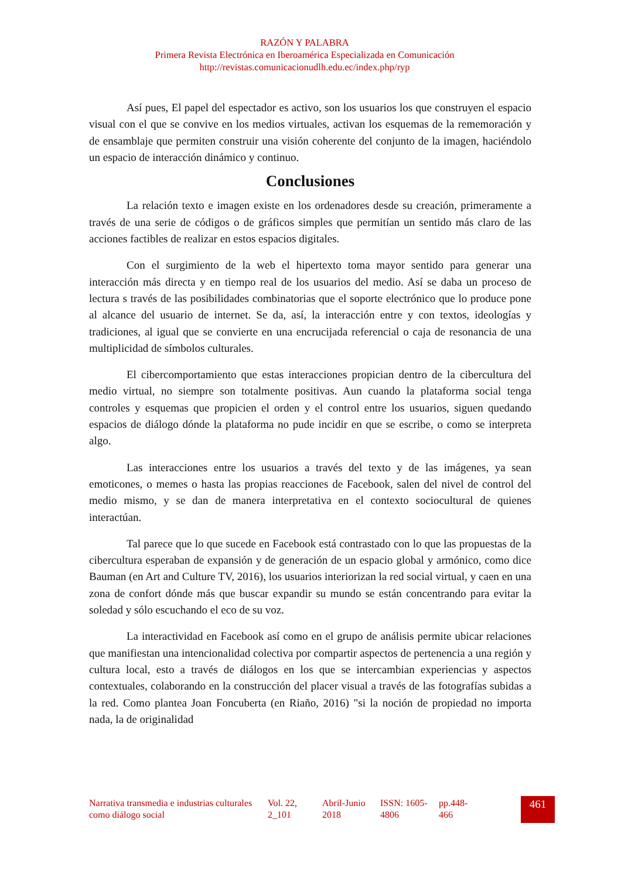RAZÓN Y PALABRA
Primera Revista Electrónica en Iberoamérica Especializada en Comunicación
http://revistas.comunicacionudlh.edu.ec/index.php/ryp
Así pues, El papel del espectador es activo, son los usuarios los que construyen el espacio visual con el que se convive en los medios virtuales, activan los esquemas de la rememoración y de ensamblaje que permiten construir una visión coherente del conjunto de la imagen, haciéndolo un espacio de interacción dinámico y continuo.
Conclusiones
La relación texto e imagen existe en los ordenadores desde su creación, primeramente a través de una serie de códigos o de gráficos simples que permitían un sentido más claro de las acciones factibles de realizar en estos espacios digitales.
Con el surgimiento de la web el hipertexto toma mayor sentido para generar una interacción más directa y en tiempo real de los usuarios del medio. Así se daba un proceso de lectura s través de las posibilidades combinatorias que el soporte electrónico que lo produce pone al alcance del usuario de internet. Se da, así, la interacción entre y con textos, ideologías y tradiciones, al igual que se convierte en una encrucijada referencial o caja de resonancia de una multiplicidad de símbolos culturales.
El cibercomportamiento que estas interacciones propician dentro de la cibercultura del medio virtual, no siempre son totalmente positivas. Aun cuando la plataforma social tenga controles y esquemas que propicien el orden y el control entre los usuarios, siguen quedando espacios de diálogo dónde la plataforma no pude incidir en que se escribe, o como se interpreta algo.
Las interacciones entre los usuarios a través del texto y de las imágenes, ya sean emoticones, o memes o hasta las propias reacciones de Facebook, salen del nivel de control del medio mismo, y se dan de manera interpretativa en el contexto sociocultural de quienes interactúan.
Tal parece que lo que sucede en Facebook está contrastado con lo que las propuestas de la cibercultura esperaban de expansión y de generación de un espacio global y armónico, como dice Bauman (en Art and Culture TV, 2016), los usuarios interiorizan la red social virtual, y caen en una zona de confort dónde más que buscar expandir su mundo se están concentrando para evitar la soledad y sólo escuchando el eco de su voz.
La interactividad en Facebook así como en el grupo de análisis permite ubicar relaciones que manifiestan una intencionalidad colectiva por compartir aspectos de pertenencia a una región y cultura local, esto a través de diálogos en los que se intercambian experiencias y aspectos contextuales, colaborando en la construcción del placer visual a través de las fotografías subidas a la red. Como plantea Joan Foncuberta (en Riaño, 2016) "si la noción de propiedad no importa nada, la de originalidad
Narrativa transmedia e industrias culturales como diálogo social
Vol. 22, 2_101
Abril-Junio 2018
ISSN: 1605-4806
pp.448-466
461